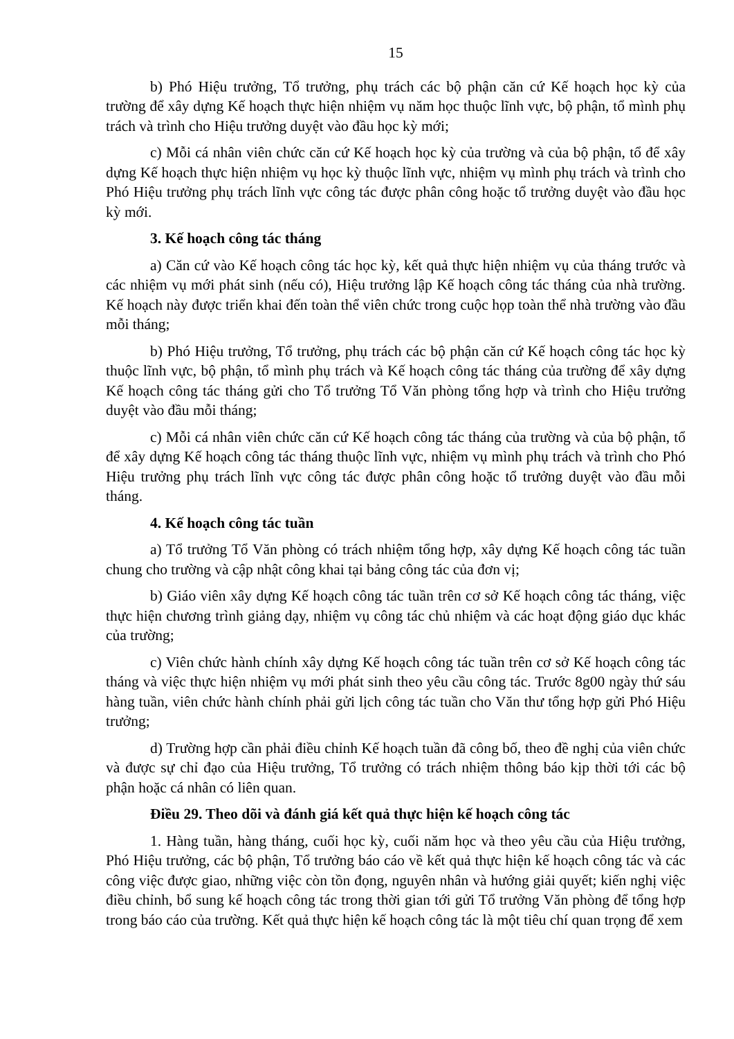15
b) Phó Hiệu trưởng, Tổ trưởng, phụ trách các bộ phận căn cứ Kế hoạch học kỳ của trường để xây dựng Kế hoạch thực hiện nhiệm vụ năm học thuộc lĩnh vực, bộ phận, tổ mình phụ trách và trình cho Hiệu trưởng duyệt vào đầu học kỳ mới;
c) Mỗi cá nhân viên chức căn cứ Kế hoạch học kỳ của trường và của bộ phận, tổ để xây dựng Kế hoạch thực hiện nhiệm vụ học kỳ thuộc lĩnh vực, nhiệm vụ mình phụ trách và trình cho Phó Hiệu trưởng phụ trách lĩnh vực công tác được phân công hoặc tổ trưởng duyệt vào đầu học kỳ mới.
3. Kế hoạch công tác tháng
a) Căn cứ vào Kế hoạch công tác học kỳ, kết quả thực hiện nhiệm vụ của tháng trước và các nhiệm vụ mới phát sinh (nếu có), Hiệu trưởng lập Kế hoạch công tác tháng của nhà trường. Kế hoạch này được triển khai đến toàn thể viên chức trong cuộc họp toàn thể nhà trường vào đầu mỗi tháng;
b) Phó Hiệu trưởng, Tổ trưởng, phụ trách các bộ phận căn cứ Kế hoạch công tác học kỳ thuộc lĩnh vực, bộ phận, tổ mình phụ trách và Kế hoạch công tác tháng của trường để xây dựng Kế hoạch công tác tháng gửi cho Tổ trưởng Tổ Văn phòng tổng hợp và trình cho Hiệu trưởng duyệt vào đầu mỗi tháng;
c) Mỗi cá nhân viên chức căn cứ Kế hoạch công tác tháng của trường và của bộ phận, tổ để xây dựng Kế hoạch công tác tháng thuộc lĩnh vực, nhiệm vụ mình phụ trách và trình cho Phó Hiệu trưởng phụ trách lĩnh vực công tác được phân công hoặc tổ trưởng duyệt vào đầu mỗi tháng.
4. Kế hoạch công tác tuần
a) Tổ trưởng Tổ Văn phòng có trách nhiệm tổng hợp, xây dựng Kế hoạch công tác tuần chung cho trường và cập nhật công khai tại bảng công tác của đơn vị;
b) Giáo viên xây dựng Kế hoạch công tác tuần trên cơ sở Kế hoạch công tác tháng, việc thực hiện chương trình giảng dạy, nhiệm vụ công tác chủ nhiệm và các hoạt động giáo dục khác của trường;
c) Viên chức hành chính xây dựng Kế hoạch công tác tuần trên cơ sở Kế hoạch công tác tháng và việc thực hiện nhiệm vụ mới phát sinh theo yêu cầu công tác. Trước 8g00 ngày thứ sáu hàng tuần, viên chức hành chính phải gửi lịch công tác tuần cho Văn thư tổng hợp gửi Phó Hiệu trưởng;
d) Trường hợp cần phải điều chỉnh Kế hoạch tuần đã công bố, theo đề nghị của viên chức và được sự chỉ đạo của Hiệu trưởng, Tổ trưởng có trách nhiệm thông báo kịp thời tới các bộ phận hoặc cá nhân có liên quan.
Điều 29. Theo dõi và đánh giá kết quả thực hiện kế hoạch công tác
1. Hàng tuần, hàng tháng, cuối học kỳ, cuối năm học và theo yêu cầu của Hiệu trưởng, Phó Hiệu trưởng, các bộ phận, Tổ trưởng báo cáo về kết quả thực hiện kế hoạch công tác và các công việc được giao, những việc còn tồn đọng, nguyên nhân và hướng giải quyết; kiến nghị việc điều chỉnh, bổ sung kế hoạch công tác trong thời gian tới gửi Tổ trưởng Văn phòng để tổng hợp trong báo cáo của trường. Kết quả thực hiện kế hoạch công tác là một tiêu chí quan trọng để xem